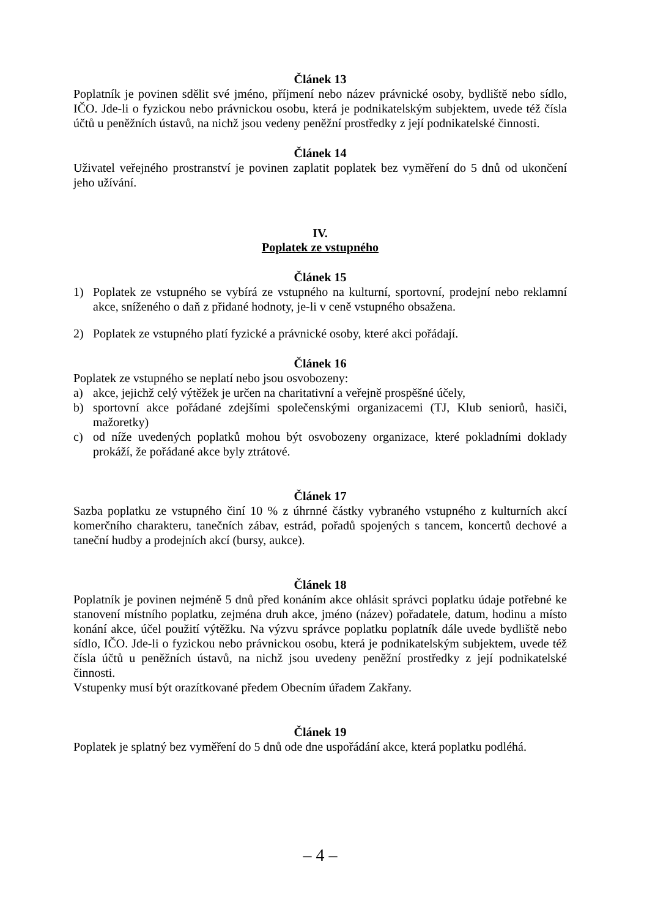Článek 13
Poplatník je povinen sdělit své jméno, příjmení nebo název právnické osoby, bydliště nebo sídlo, IČO. Jde-li o fyzickou nebo právnickou osobu, která je podnikatelským subjektem, uvede též čísla účtů u peněžních ústavů, na nichž jsou vedeny peněžní prostředky z její podnikatelské činnosti.
Článek 14
Uživatel veřejného prostranství je povinen zaplatit poplatek bez vyměření do 5 dnů od ukončení jeho užívání.
IV.
Poplatek ze vstupného
Článek 15
1) Poplatek ze vstupného se vybírá ze vstupného na kulturní, sportovní, prodejní nebo reklamní akce, sníženého o daň z přidané hodnoty, je-li v ceně vstupného obsažena.
2) Poplatek ze vstupného platí fyzické a právnické osoby, které akci pořádají.
Článek 16
Poplatek ze vstupného se neplatí nebo jsou osvobozeny:
a) akce, jejichž celý výtěžek je určen na charitativní a veřejně prospěšné účely,
b) sportovní akce pořádané zdejšími společenskými organizacemi (TJ, Klub seniorů, hasiči, mažoretky)
c) od níže uvedených poplatků mohou být osvobozeny organizace, které pokladními doklady prokáží, že pořádané akce byly ztrátové.
Článek 17
Sazba poplatku ze vstupného činí 10 % z úhrnné částky vybraného vstupného z kulturních akcí komerčního charakteru, tanečních zábav, estrád, pořadů spojených s tancem, koncertů dechové a taneční hudby a prodejních akcí (bursy, aukce).
Článek 18
Poplatník je povinen nejméně 5 dnů před konáním akce ohlásit správci poplatku údaje potřebné ke stanovení místního poplatku, zejména druh akce, jméno (název) pořadatele, datum, hodinu a místo konání akce, účel použití výtěžku. Na výzvu správce poplatku poplatník dále uvede bydliště nebo sídlo, IČO. Jde-li o fyzickou nebo právnickou osobu, která je podnikatelským subjektem, uvede též čísla účtů u peněžních ústavů, na nichž jsou uvedeny peněžní prostředky z její podnikatelské činnosti.
Vstupenky musí být orazítkované předem Obecním úřadem Zakřany.
Článek 19
Poplatek je splatný bez vyměření do 5 dnů ode dne uspořádání akce, která poplatku podléhá.
– 4 –